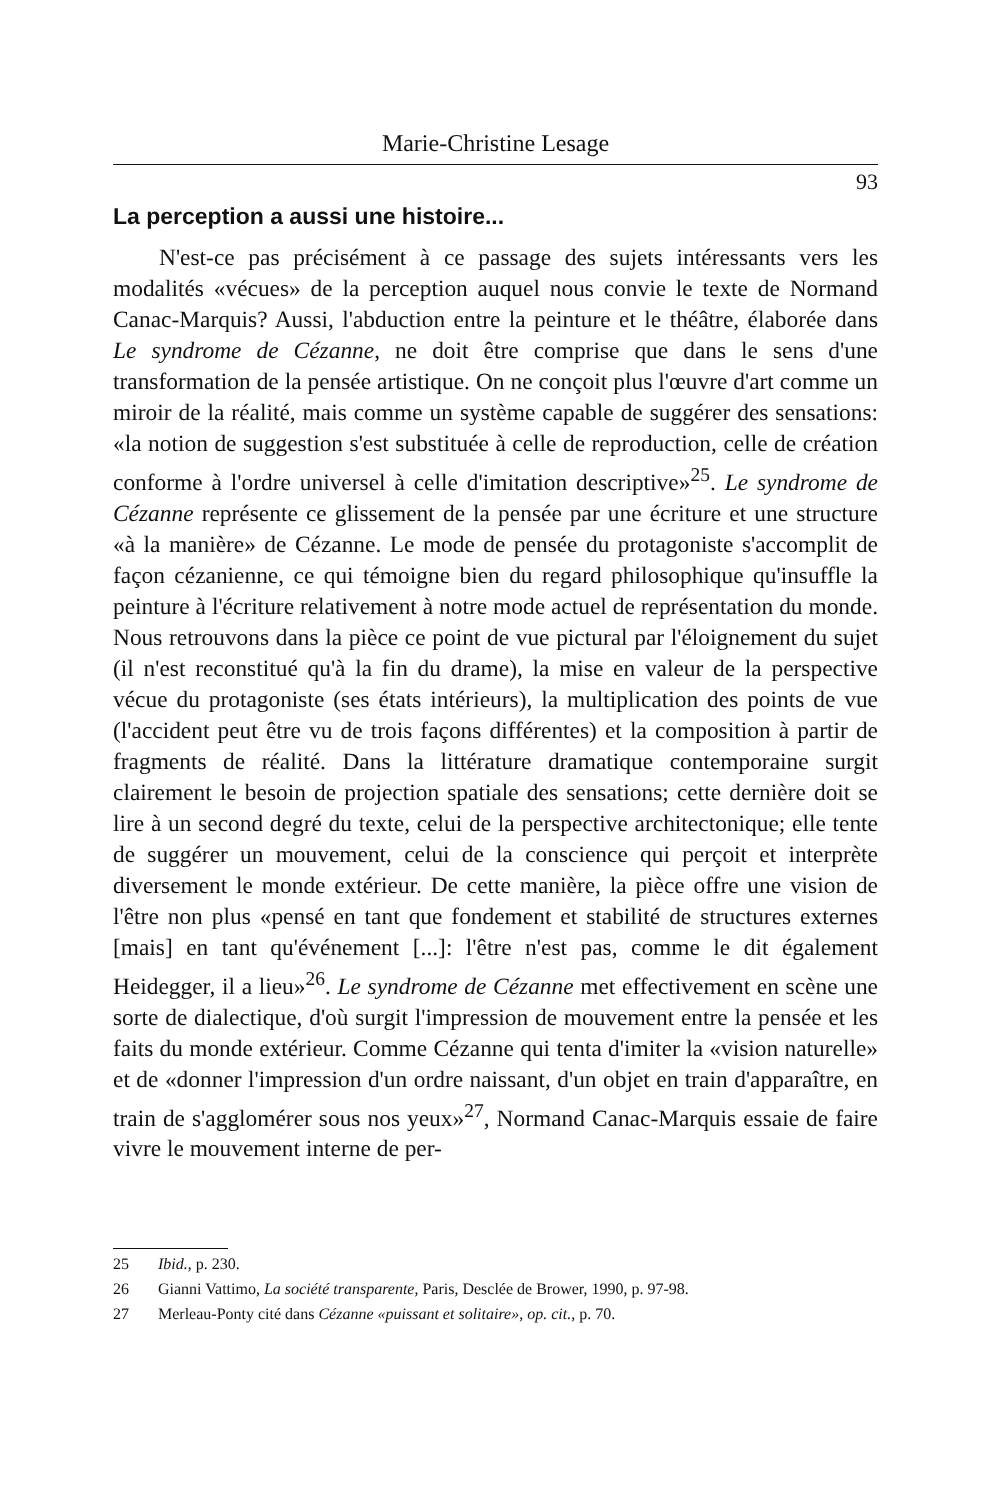Marie-Christine Lesage
93
La perception a aussi une histoire...
N'est-ce pas précisément à ce passage des sujets intéressants vers les modalités «vécues» de la perception auquel nous convie le texte de Normand Canac-Marquis? Aussi, l'abduction entre la peinture et le théâtre, élaborée dans Le syndrome de Cézanne, ne doit être comprise que dans le sens d'une transformation de la pensée artistique. On ne conçoit plus l'œuvre d'art comme un miroir de la réalité, mais comme un système capable de suggérer des sensations: «la notion de suggestion s'est substituée à celle de reproduction, celle de création conforme à l'ordre universel à celle d'imitation descriptive»<sup>25</sup>. Le syndrome de Cézanne représente ce glissement de la pensée par une écriture et une structure «à la manière» de Cézanne. Le mode de pensée du protagoniste s'accomplit de façon cézanienne, ce qui témoigne bien du regard philosophique qu'insuffle la peinture à l'écriture relativement à notre mode actuel de représentation du monde. Nous retrouvons dans la pièce ce point de vue pictural par l'éloignement du sujet (il n'est reconstitué qu'à la fin du drame), la mise en valeur de la perspective vécue du protagoniste (ses états intérieurs), la multiplication des points de vue (l'accident peut être vu de trois façons différentes) et la composition à partir de fragments de réalité. Dans la littérature dramatique contemporaine surgit clairement le besoin de projection spatiale des sensations; cette dernière doit se lire à un second degré du texte, celui de la perspective architectonique; elle tente de suggérer un mouvement, celui de la conscience qui perçoit et interprète diversement le monde extérieur. De cette manière, la pièce offre une vision de l'être non plus «pensé en tant que fondement et stabilité de structures externes [mais] en tant qu'événement [...]: l'être n'est pas, comme le dit également Heidegger, il a lieu»<sup>26</sup>. Le syndrome de Cézanne met effectivement en scène une sorte de dialectique, d'où surgit l'impression de mouvement entre la pensée et les faits du monde extérieur. Comme Cézanne qui tenta d'imiter la «vision naturelle» et de «donner l'impression d'un ordre naissant, d'un objet en train d'apparaître, en train de s'agglomérer sous nos yeux»<sup>27</sup>, Normand Canac-Marquis essaie de faire vivre le mouvement interne de per-
25 Ibid., p. 230.
26 Gianni Vattimo, La société transparente, Paris, Desclée de Brower, 1990, p. 97-98.
27 Merleau-Ponty cité dans Cézanne «puissant et solitaire», op. cit., p. 70.